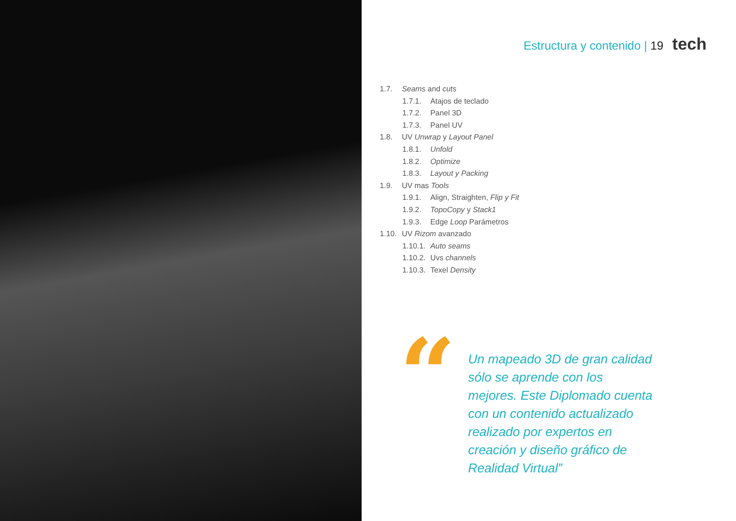Estructura y contenido | 19 tech
1.7. Seams and cuts
1.7.1. Atajos de teclado
1.7.2. Panel 3D
1.7.3. Panel UV
1.8. UV Unwrap y Layout Panel
1.8.1. Unfold
1.8.2. Optimize
1.8.3. Layout y Packing
1.9. UV mas Tools
1.9.1. Align, Straighten, Flip y Fit
1.9.2. TopoCopy y Stack1
1.9.3. Edge Loop Parámetros
1.10. UV Rizom avanzado
1.10.1. Auto seams
1.10.2. Uvs channels
1.10.3. Texel Density
“
Un mapeado 3D de gran calidad sólo se aprende con los mejores. Este Diplomado cuenta con un contenido actualizado realizado por expertos en creación y diseño gráfico de Realidad Virtual”